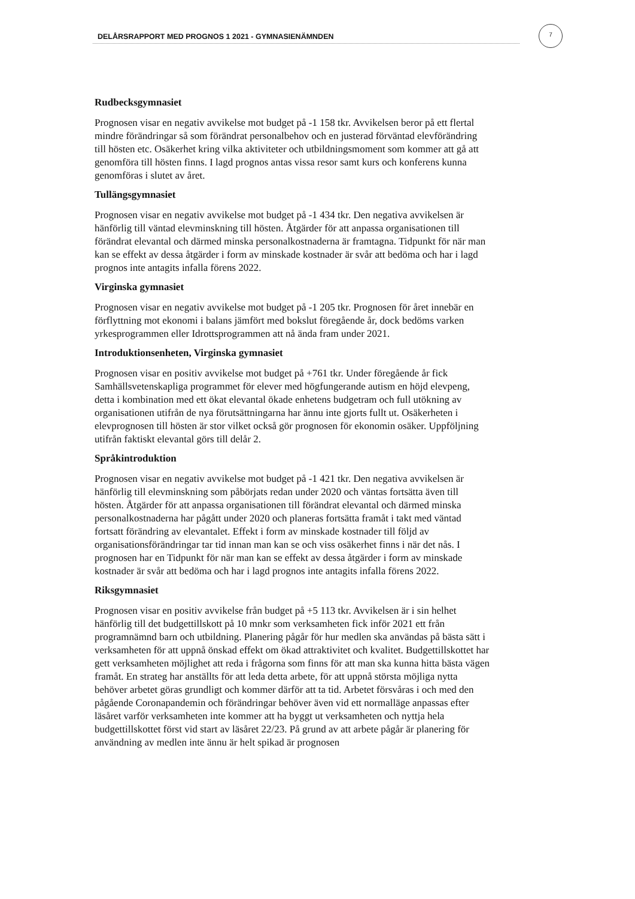DELÅRSRAPPORT MED PROGNOS 1 2021 - GYMNASIENÄMNDEN
7
Rudbecksgymnasiet
Prognosen visar en negativ avvikelse mot budget på -1 158 tkr. Avvikelsen beror på ett flertal mindre förändringar så som förändrat personalbehov och en justerad förväntad elevförändring till hösten etc. Osäkerhet kring vilka aktiviteter och utbildningsmoment som kommer att gå att genomföra till hösten finns. I lagd prognos antas vissa resor samt kurs och konferens kunna genomföras i slutet av året.
Tullängsgymnasiet
Prognosen visar en negativ avvikelse mot budget på -1 434 tkr. Den negativa avvikelsen är hänförlig till väntad elevminskning till hösten. Åtgärder för att anpassa organisationen till förändrat elevantal och därmed minska personalkostnaderna är framtagna. Tidpunkt för när man kan se effekt av dessa åtgärder i form av minskade kostnader är svår att bedöma och har i lagd prognos inte antagits infalla förens 2022.
Virginska gymnasiet
Prognosen visar en negativ avvikelse mot budget på -1 205 tkr. Prognosen för året innebär en förflyttning mot ekonomi i balans jämfört med bokslut föregående år, dock bedöms varken yrkesprogrammen eller Idrottsprogrammen att nå ända fram under 2021.
Introduktionsenheten, Virginska gymnasiet
Prognosen visar en positiv avvikelse mot budget på +761 tkr. Under föregående år fick Samhällsvetenskapliga programmet för elever med högfungerande autism en höjd elevpeng, detta i kombination med ett ökat elevantal ökade enhetens budgetram och full utökning av organisationen utifrån de nya förutsättningarna har ännu inte gjorts fullt ut. Osäkerheten i elevprognosen till hösten är stor vilket också gör prognosen för ekonomin osäker. Uppföljning utifrån faktiskt elevantal görs till delår 2.
Språkintroduktion
Prognosen visar en negativ avvikelse mot budget på -1 421 tkr. Den negativa avvikelsen är hänförlig till elevminskning som påbörjats redan under 2020 och väntas fortsätta även till hösten. Åtgärder för att anpassa organisationen till förändrat elevantal och därmed minska personalkostnaderna har pågått under 2020 och planeras fortsätta framåt i takt med väntad fortsatt förändring av elevantalet. Effekt i form av minskade kostnader till följd av organisationsförändringar tar tid innan man kan se och viss osäkerhet finns i när det nås. I prognosen har en Tidpunkt för när man kan se effekt av dessa åtgärder i form av minskade kostnader är svår att bedöma och har i lagd prognos inte antagits infalla förens 2022.
Riksgymnasiet
Prognosen visar en positiv avvikelse från budget på +5 113 tkr. Avvikelsen är i sin helhet hänförlig till det budgettillskott på 10 mnkr som verksamheten fick inför 2021 ett från programnämnd barn och utbildning. Planering pågår för hur medlen ska användas på bästa sätt i verksamheten för att uppnå önskad effekt om ökad attraktivitet och kvalitet. Budgettillskottet har gett verksamheten möjlighet att reda i frågorna som finns för att man ska kunna hitta bästa vägen framåt. En strateg har anställts för att leda detta arbete, för att uppnå största möjliga nytta behöver arbetet göras grundligt och kommer därför att ta tid. Arbetet försvåras i och med den pågående Coronapandemin och förändringar behöver även vid ett normalläge anpassas efter läsåret varför verksamheten inte kommer att ha byggt ut verksamheten och nyttja hela budgettillskottet först vid start av läsåret 22/23. På grund av att arbete pågår är planering för användning av medlen inte ännu är helt spikad är prognosen